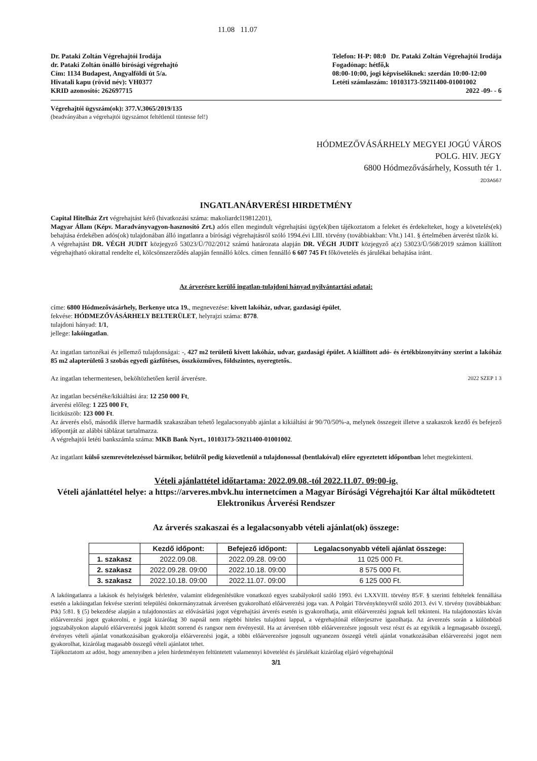11.08 11.07
Dr. Pataki Zoltán Végrehajtói Irodája
dr. Pataki Zoltán önálló bírósági végrehajtó
Cím: 1134 Budapest, Angyalföldi út 5/a.
Hivatali kapu (rövid név): VH0377
KRID azonosító: 262697715
Telefon: H-P: 08:0 Dr. Pataki Zoltán Végrehajtói Irodája
Fogadónap: hétfő,k
08:00-10:00, jogi képviselőknek: szerdán 10:00-12:00
Letéti számlaszám: 10103173-59211400-01001002
2022 -09- - 6
Végrehajtói ügyszám(ok): 377.V.3065/2019/135
(beadványában a végrehajtói ügyszámot feltétlenül tüntesse fel!)
HÓDMEZŐVÁSÁRHELY MEGYEI JOGÚ VÁROS
POLG. HIV. JEGY
6800 Hódmezővásárhely, Kossuth tér 1.
2D3A567
INGATLANÁRVERÉSI HIRDETMÉNY
Capital Hitelház Zrt végrehajtást kérő (hivatkozási száma: makoliardcl19812201),
Magyar Állam (Képv. Maradványvagyon-hasznosító Zrt.) adós ellen megindult végrehajtási ügy(ek)ben tájékoztatom a feleket és érdekelteket, hogy a követelés(ek) behajtása érdekében adós(ok) tulajdonában álló ingatlanra a bírósági végrehajtásról szóló 1994.évi LIII. törvény (továbbiakban: Vht.) 141. § értelmében árverést tűzök ki.
A végrehajtást DR. VÉGH JUDIT közjegyző 53023/Ü/702/2012 számú határozata alapján DR. VÉGH JUDIT közjegyző a(z) 53023/Ü/568/2019 számon kiállított végrehajtható okirattal rendelte el, kölcsönszerződés alapján fennálló kölcs. címen fennálló 6 607 745 Ft főkövetelés és járulékai behajtása iránt.
Az árverésre kerülő ingatlan-tulajdoni hányad nyilvántartási adatai:
címe: 6800 Hódmezővásárhely, Berkenye utca 19., megnevezése: kivett lakóház, udvar, gazdasági épület,
fekvése: HÓDMEZŐVÁSÁRHELY BELTERÜLET, helyrajzi száma: 8778.
tulajdoni hányad: 1/1,
jellege: lakóingatlan.
Az ingatlan tartozékai és jellemző tulajdonságai: -, 427 m2 területű kivett lakóház, udvar, gazdasági épület. A kiállított adó- és értékbizonyítvány szerint a lakóház 85 m2 alapterületű 3 szobás egyedi gázfűtéses, összközműves, földszintes, nyeregtetős..
Az ingatlan tehermentesen, beköltözhetően kerül árverésre. 2022 SZEP 1 3
Az ingatlan becsértéke/kikiáltási ára: 12 250 000 Ft,
árverési előleg: 1 225 000 Ft,
licitküszöb: 123 000 Ft.
Az árverés első, második illetve harmadik szakaszában tehető legalacsonyabb ajánlat a kikiáltási ár 90/70/50%-a, melynek összegeit illetve a szakaszok kezdő és befejező időpontját az alábbi táblázat tartalmazza.
A végrehajtói letéti bankszámla száma: MKB Bank Nyrt., 10103173-59211400-01001002.
Az ingatlant külső szemrevételezéssel bármikor, belülről pedig közvetlenül a tulajdonossal (bentlakóval) előre egyeztetett időpontban lehet megtekinteni.
Vételi ajánlattétel időtartama: 2022.09.08.-tól 2022.11.07. 09:00-ig.
Vételi ajánlattétel helye: a https://arveres.mbvk.hu internetcímen a Magyar Bírósági Végrehajtói Kar által működtetett Elektronikus Árverési Rendszer
Az árverés szakaszai és a legalacsonyabb vételi ajánlat(ok) összege:
| | Kezdő időpont: | Befejező időpont: | Legalacsonyabb vételi ajánlat összege: |
| --- | --- | --- | --- |
| 1. szakasz | 2022.09.08. | 2022.09.28. 09:00 | 11 025 000 Ft. |
| 2. szakasz | 2022.09.28. 09:00 | 2022.10.18. 09:00 | 8 575 000 Ft. |
| 3. szakasz | 2022.10.18. 09:00 | 2022.11.07. 09:00 | 6 125 000 Ft. |
A lakóingatlanra a lakások és helyiségek bérletére, valamint elidegenítésükre vonatkozó egyes szabályokról szóló 1993. évi LXXVIII. törvény 85/F. § szerinti feltételek fennállása esetén a lakóingatlan fekvése szerinti települési önkormányzatnak árverésen gyakorolható előárverezési joga van. A Polgári Törvénykönyvről szóló 2013. évi V. törvény (továbbiakban: Ptk) 5:81. § (5) bekezdése alapján a tulajdonostárs az elővásárlási jogot végrehajtási árverés esetén is gyakorolhatja, amit előárverezési jognak kell tekinteni. Ha tulajdonostárs kíván előárverezési jogot gyakorolni, e jogát kizárólag 30 napnál nem régebbi hiteles tulajdoni lappal, a végrehajtónál előterjesztve igazolhatja. Az árverezés során a különböző jogszabályokon alapuló előárverezési jogok között sorrend és rangsor nem érvényesül. Ha az árverésen több előárverezésre jogosult vesz részt és az egyikük a legmagasabb összegű, érvényes vételi ajánlat vonatkozásában gyakorolja előárverezési jogát, a többi előárverezésre jogosult ugyanezen összegű vételi ajánlat vonatkozásában előárverezési jogot nem gyakorolhat, kizárólag magasabb összegű vételi ajánlatot tehet.
Tájékoztatom az adóst, hogy amennyiben a jelen hirdetményen feltüntetett valamennyi követelést és járulékait kizárólag eljáró végrehajtónál
3/1